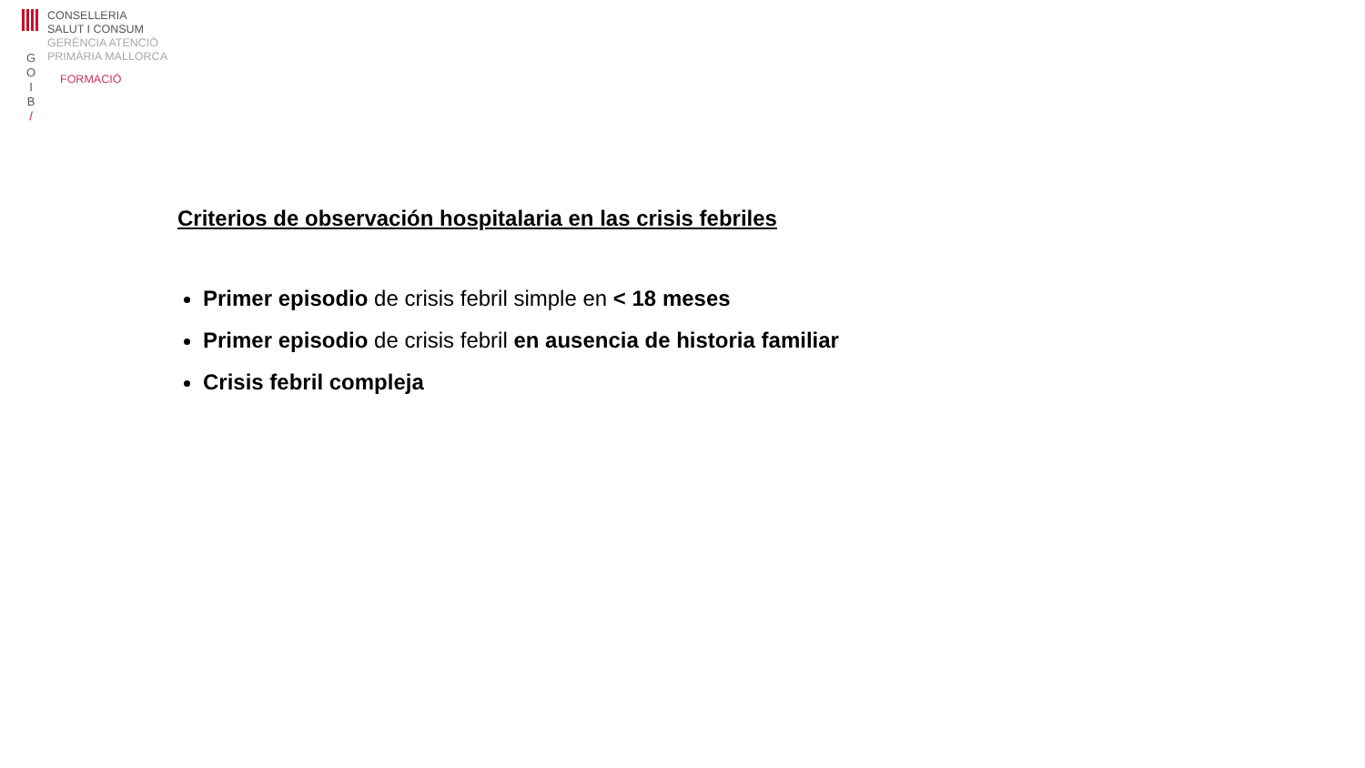G
O
I
B
/
CONSELLERIA
SALUT I CONSUM
GERÈNCIA ATENCIÓ
PRIMÀRIA MALLORCA
FORMACIÓ
Criterios de observación hospitalaria en las crisis febriles
Primer episodio de crisis febril simple en < 18 meses
Primer episodio de crisis febril en ausencia de historia familiar
Crisis febril compleja